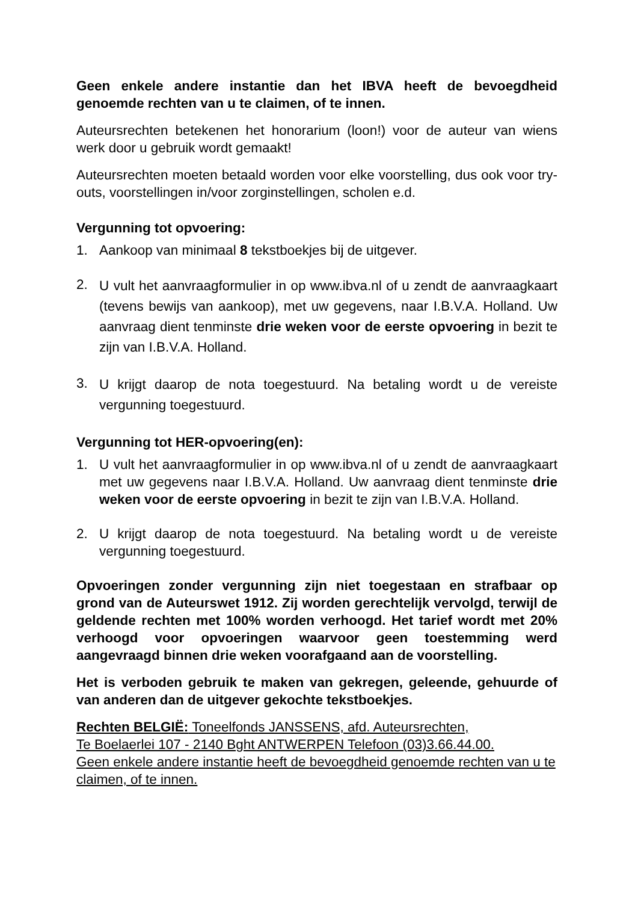Geen enkele andere instantie dan het IBVA heeft de bevoegdheid genoemde rechten van u te claimen, of te innen.
Auteursrechten betekenen het honorarium (loon!) voor de auteur van wiens werk door u gebruik wordt gemaakt!
Auteursrechten moeten betaald worden voor elke voorstelling, dus ook voor try-outs, voorstellingen in/voor zorginstellingen, scholen e.d.
Vergunning tot opvoering:
1. Aankoop van minimaal 8 tekstboekjes bij de uitgever.
2. U vult het aanvraagformulier in op www.ibva.nl of u zendt de aanvraagkaart (tevens bewijs van aankoop), met uw gegevens, naar I.B.V.A. Holland. Uw aanvraag dient tenminste drie weken voor de eerste opvoering in bezit te zijn van I.B.V.A. Holland.
3. U krijgt daarop de nota toegestuurd. Na betaling wordt u de vereiste vergunning toegestuurd.
Vergunning tot HER-opvoering(en):
1. U vult het aanvraagformulier in op www.ibva.nl of u zendt de aanvraagkaart met uw gegevens naar I.B.V.A. Holland. Uw aanvraag dient tenminste drie weken voor de eerste opvoering in bezit te zijn van I.B.V.A. Holland.
2. U krijgt daarop de nota toegestuurd. Na betaling wordt u de vereiste vergunning toegestuurd.
Opvoeringen zonder vergunning zijn niet toegestaan en strafbaar op grond van de Auteurswet 1912. Zij worden gerechtelijk vervolgd, terwijl de geldende rechten met 100% worden verhoogd. Het tarief wordt met 20% verhoogd voor opvoeringen waarvoor geen toestemming werd aangevraagd binnen drie weken voorafgaand aan de voorstelling.
Het is verboden gebruik te maken van gekregen, geleende, gehuurde of van anderen dan de uitgever gekochte tekstboekjes.
Rechten BELGIË: Toneelfonds JANSSENS, afd. Auteursrechten,
Te Boelaerlei 107 - 2140 Bght ANTWERPEN Telefoon (03)3.66.44.00.
Geen enkele andere instantie heeft de bevoegdheid genoemde rechten van u te claimen, of te innen.